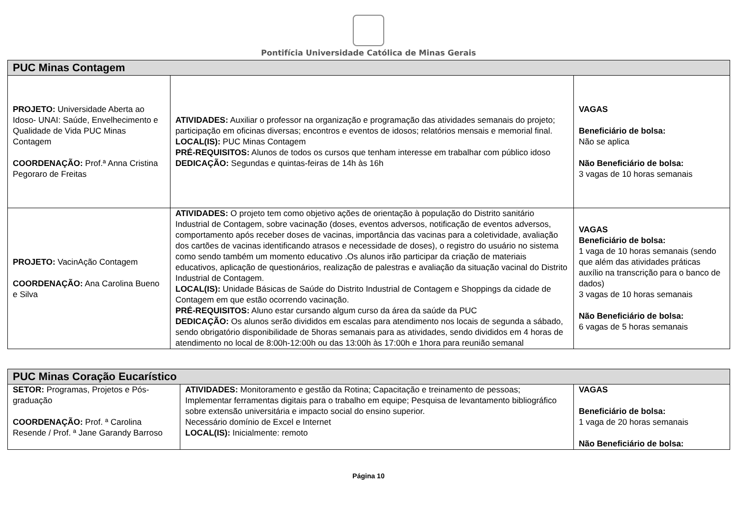Pontifícia Universidade Católica de Minas Gerais
| PUC Minas Contagem | | |
| --- | --- | --- |
| PROJETO: Universidade Aberta ao Idoso- UNAI: Saúde, Envelhecimento e Qualidade de Vida PUC Minas Contagem COORDENAÇÃO: Prof.ª Anna Cristina Pegoraro de Freitas | ATIVIDADES: Auxiliar o professor na organização e programação das atividades semanais do projeto; participação em oficinas diversas; encontros e eventos de idosos; relatórios mensais e memorial final. LOCAL(IS): PUC Minas Contagem PRÉ-REQUISITOS: Alunos de todos os cursos que tenham interesse em trabalhar com público idoso DEDICAÇÃO: Segundas e quintas-feiras de 14h às 16h | VAGAS Beneficiário de bolsa: Não se aplica Não Beneficiário de bolsa: 3 vagas de 10 horas semanais |
| PROJETO: VacinAção Contagem COORDENAÇÃO: Ana Carolina Bueno e Silva | ATIVIDADES: O projeto tem como objetivo ações de orientação à população do Distrito sanitário Industrial de Contagem, sobre vacinação (doses, eventos adversos, notificação de eventos adversos, comportamento após receber doses de vacinas, importância das vacinas para a coletividade, avaliação dos cartões de vacinas identificando atrasos e necessidade de doses), o registro do usuário no sistema como sendo também um momento educativo .Os alunos irão participar da criação de materiais educativos, aplicação de questionários, realização de palestras e avaliação da situação vacinal do Distrito Industrial de Contagem. LOCAL(IS): Unidade Básicas de Saúde do Distrito Industrial de Contagem e Shoppings da cidade de Contagem em que estão ocorrendo vacinação. PRÉ-REQUISITOS: Aluno estar cursando algum curso da área da saúde da PUC DEDICAÇÃO: Os alunos serão divididos em escalas para atendimento nos locais de segunda a sábado, sendo obrigatório disponibilidade de 5horas semanais para as atividades, sendo divididos em 4 horas de atendimento no local de 8:00h-12:00h ou das 13:00h às 17:00h e 1hora para reunião semanal | VAGAS Beneficiário de bolsa: 1 vaga de 10 horas semanais (sendo que além das atividades práticas auxílio na transcrição para o banco de dados) 3 vagas de 10 horas semanais Não Beneficiário de bolsa: 6 vagas de 5 horas semanais |
| PUC Minas Coração Eucarístico | | |
| --- | --- | --- |
| SETOR: Programas, Projetos e Pós-graduação COORDENAÇÃO: Prof. ª Carolina Resende / Prof. ª Jane Garandy Barroso | ATIVIDADES: Monitoramento e gestão da Rotina; Capacitação e treinamento de pessoas; Implementar ferramentas digitais para o trabalho em equipe; Pesquisa de levantamento bibliográfico sobre extensão universitária e impacto social do ensino superior. Necessário domínio de Excel e Internet LOCAL(IS): Inicialmente: remoto | VAGAS Beneficiário de bolsa: 1 vaga de 20 horas semanais Não Beneficiário de bolsa: |
Página 10